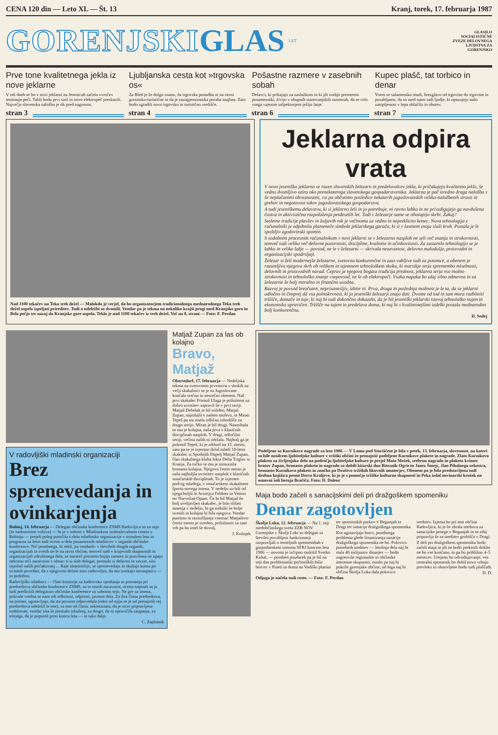CENA 120 din — Leto XL — Št. 13 Kranj, torek, 17. februarja 1987
GORENJSKI GLAS LET GLASILO
SOCIALISTIČNE
ZVEZE DELOVNEGA
LJUDSTVA ZA
GORENJSKO
Prve tone kvalitetnega jekla iz nove jeklarne
V teh dneh se bo v novi jeklarni na Jesenicah začelo »vroče« testiranje peči. Talili bodo prvi sarž in novo elektropeč preskusili. Največja slovenska naložba je tik pred zagonom.
Ljubljanska cesta kot »trgovska os«
Za Bled je že dolgo znano, da trgovska ponudba ni na ravni gostinsko-turistične in da je zunajpenzionska poraba majhna. Zato bodo zgradili novo trgovsko in turistično središče.
Pošastne razmere v zasebnih sobah
Delavci, ki prihajajo za zaslužkom in ki jih vodijo premeteni posamezniki, živijo v obupnih stanovanjskih razmerah, da se celo vsega vajenim inšpektorjem ježijo lasje.
Kupec plašč, tat torbico in denar
Vsem se salamensko mudi, brezglavo od trgovine do trgovine in pozabljamo, da so med nami tudi ljudje, ki opazujejo našo zatopljenost v lepa oblačila in obutev.
stran 3 stran 4 stran 6 stran 7
Nad 1100 tekačev na Teku treh dežel — Malokdo je verjel, da bo organizatorjem tradicionalnega mednarodnega Teka treh dežel uspelo izpeljati prireditev. Tudi o udeležbi so dvomili. Vendar pa je tekma na nekoliko krajši progi med Kranjsko goro in Belo pečjo ter nazaj do Kranjske gore uspela. Teklo je nad 1100 tekačev iz treh dežel. Več na 8. strani — Foto: F. Perdan
Jeklarna odpira vrata
V novo jeseniško jeklarno se razen slovenskih železarn in predelovalcev jekla, ki pričakujejo kvalitetno jeklo, še vedno dvomljivo ozira oko prenekaterega slovenskega gospodarstvenika. Jeklarna je pač izredno draga naložba s še neplačanimi obveznostmi, vsi pa občutimo posledice nekaterih jugoslovanskih veliko-naložbenih strasti in grehov in negotovost tokov jugoslovanskega gospodarstva.
A tudi jeseniškemu delavstvu, ki si jeklarno želi in jo potrebuje, ni ravno lahko in ne privzdigujejo ga navdušena čustva in aktivistična razpoloženja petdesetih let. Tudi v železarje same se tihotapijo skrbi. Zakaj?
Stoletne tradicije plavžev in žuljavih rok je večinoma za vedno in nepreklicno konec. Nova tehnologija z računalniki je odpihnila plameneče simbole jeklarskega garača, ki si v lastnem znoju služi kruh. Postala je le spoštljiv zgodovinski spomin.
S sodobnim procesnim računalnikom v novi jeklarni se v železarno nasploh ne seli več znanja in strokovnosti, temveč tudi veliko več delovne pozornosti, discipline, kvalitete in učinkovitosti. Za zastarelo tehnologijo se je lahko in veliko lažje — povsod, ne le v železarni — skrivala nezavzetost, delovno malodušje, proizvodni in organizacijski spodrsljaji.
Železar si želi modernejše železarne, svetovno konkurenčne in zato vabljive tudi za potomce, a obenem je razumljiva njegova skrb ob velikem in izjemnem tehnološkem skoku, ki marsikje terja spremembo miselnosti, delovnih in proizvodnih navad. Čeprav je njegova bogata tradicija prednost, jeklarna terja vso možno strokovnost in tehnološko znanje vsepovsod, ne le ob elektropeči. Vsaka napaka bo zdaj silno odmevna in za železarne še bolj moralno in finančno usodna.
Razvoj je povsod brezčuten, neprizanesljiv, izbire ni. Prva, druga in poslednja možnost je le ta, da se jeklarni odločno in čimprej dá vsa polnokrvnost, ki jo jeseniški železarji znajo dati. Dvome od tod in tam mora razbliniti tržišče, domače in tuje, ki naj bi tudi dokončno dokazalo, da je bil jeseniški jeklarski razvoj tehnološko nujen in ekonomsko upravičen. Tržišče na tujem in predelava doma, ki naj bi s kvalitetnejšimi izdelki postala mednarodno bolj konkurenčna.
D. Sedej
V radovljiški mladinski organizaciji
Brez sprenevedanja in ovinkarjenja
Bohinj, 14. februarja — Delegati občinske konference ZSMS Radovljica so za sejo (in nadomestne volitve) — bi je v soboto v Mladinskem izobraževalnem centru v Bohinju — prejeli poleg poročila o delu mladinske organizacije v minulem letu in programa za letos tudi oceno o delu posameznih mladincev v organih občinske konference. Nič posebnega, bi rekli, pa vendarle: v številnih drugih organih, organizacijah in svetih ne le na ravni občine, temveč tudi v krajevnih skupnostih in organizacijah združenega dela, se namreč presneto bojijo zamere in pravilома ne upajo nekomu reči naravnost v obraz: ti si slab delegat, premalo si delaven in zavzet, nisi izpolnil naših pričakovanj ... Raje slepomišijo, se sprenevedajo in skušajo komu po ovinkih povedati, da z njegovim delom niso zadovoljni, da mu izrekajo nezaupnico — in podobno.
Radovljiški mladinci — člani komisije za kadrovska vprašanja in priznanja pri predsedstvu občinske konference ZSMS, so to storili naravnost, oceno napisali in jo tudi predložili delegatom občinske konference za sobotno sejo. Ne gre za imena, pohvale vredna se nam zdi odkritost, odprtost, javnost dela. Za dva člana predsedstva, na primer, ugotavljajo, da sta povsem odpovedala (eden od njiju se je od petnajstih sej predsedstva udeležil le ene), za eno od članic sekretariata, da je sicer pripravljena sodelovati, vendar ima še premalo izkušenj, za drugo, da ni opravičila zaupanja, za tretjega, da je popustil proti koncu leta — in tako dalje.
C. Zaplotnik
Matjaž Zupan za las ob kolajno
Bravo, Matjaž
Oberstdorf, 17. februarja — Nedeljska tekma na svetovnem prvenstvu v skokih na večji skakalnici se je za Jugoslovane končala srečno in nesrečno obenem. Naš prvi skakalec Primož Ulaga je priložnost za dobro uvrstitev zapravil že v prvi seriji. Matjaž Debelak je bil soliden, Matjaž Zupan, najmlajši v našem moštvu, in Miran Tepeš pa sta imela odlično izhodišče za drugo serijo. Miran je bil drugi. Nasmihala se mu je kolajna, naša prva v klasičnih disciplinah nasploh. V drugi, odločilni seriji, večina naših ni zdržala. Najbolj ga je polomil Tepeš, ki je zdrknil na 13. mesto, zato pa se je izjemno držal mladi 18-letni skakalec iz Spodnjih Dupelj Matjaž Zupan, član skakalnega kluba Iskra Delta Triglav iz Kranja. Za točko se mu je izmuznila bronasta kolajna. Njegovo četrto mesto je naša najboljša uvrstitev nasploh v klasičnih smučarskih disciplinah. To je izjemen podvig mladega, v smučarskem skakalnem športu novega imena. V nedeljo so bili od njega boljši le Avstrijca Feldner in Vettori ter Norvežan Opaas. Če bi bil Matjaž že bolj uveljavljen skakalec, je bilo slišati mnenja v nedeljo, bi ga sodniki še bolje ocenili in kolajna bi bila njegova. Vendar pustimo ta razmišljanja vnemar. Matjaževo četrto mesto je izredno, priložnosti za sam vrh pa bo imel še dovolj.
J. Košnjek
Podeljene so Kurnikove nagrade za leto 1986 — V Lomu pod Storžičem je bila v petek, 13. februarja, slovesnost, na kateri so bile nosilcem ljubiteljske kulture v tržiški občini že petnajstič podeljene Kurnikove plakete in nagrade. Zlato Kurnikovo plaketo za življenjsko delo na področju ljubiteljske kulture je prejel Mato Mežek, srebrno nagrado in plaketo kvintet bratov Zupan, bronasto plaketo in nagrado so dobili kitarski duo Biteznik-Ogris in Janez Šmejc, član Pihalnega orkestra, bronasto Kurnikovo plaketo in značko pa Društvo tržiških likovnih amaterjev. Obenem pa je bila predstavljena tudi drobna knjižica pesmi Dorce Kraljeve, ki jo je s pomočjo tržiške kulturne skupnosti in Peka izdal novinarski krožek na osnovni šoli heroja Bračiča. Foto: D. Dolenc
Maja bodo začeli s sanacijskimi deli pri dražgoškem spomeniku
Denar zagotovljen
Škofja Loka, 12. februarja — Na 1. seji medobčinskega sveta ZZB NOV Gorenjske v Škofji Loki so delegati in številni povabljeni funkcionarji razpravljali o temeljnih spremembah v gospodarskem sistemu SFRJ koncem leta 1986 — novosti je izčrpno razložil Svetko Kobal, — poseben poudarek pa je bil na seji dan problematiki počitniških hišic borcev v Pineti in doma na Vodiški planini ter spominskih parkov v Begunjah in Dragi ter sanacije dražgoškega spomenika.
Kot ugotavljajo borci, posebnega problema glede finansiranja sanacije dražgoškega spomenika ne bo. Polovico potrebnih sredstev — letošnja dela naj bi stala 40 milijonov dinarjev — bodo zagotovile regionalne in občinske interesne skupnosti, ostalo pa naj bi pokrile gorenjske občine; od tega naj bi občina Škofja Loka dala polovico sredstev. Izjema bo pri tem občina Radovljica, ki je že zbrala sredstva za sanacijske posege v Begunjah in se zdaj pripravlja še za ureditev grobišča v Dragi.
Z deli pri dražgoškem spomeniku bodo začeli maja in jih ne bodo prekinili dokler ne bo vse končano, to pa bo približno 4–5 mesecev. Urejeno bo odvodnjavanje, ves centralni spomenik bo dobil novo vrhnjo prevleko in obnovljene bodo tudi ploščadi.
D. D.
Odjuga je načela tudi ceste. — Foto: F. Perdan